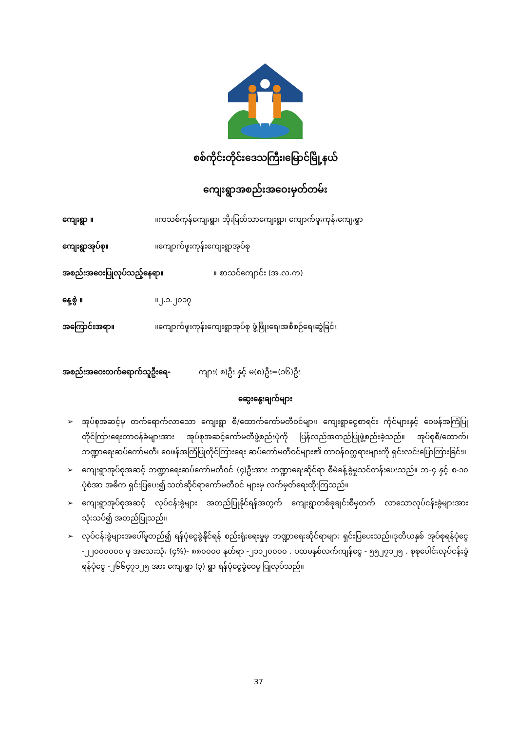စစ်ကိုင်းတိုင်းဒေသကြီး၊မြောင်မြို့နယ်
ကျေးရွာအစည်းအဝေးမှတ်တမ်း
ကျေးရွာ ။ ။ကသစ်ကုန်ကျေးရွာ၊ ဘိုးမြတ်သာကျေးရွာ၊ ကျောက်ဖူးကုန်းကျေးရွာ
ကျေးရွာအုပ်စု။ ။ကျောက်ဖူးကုန်းကျေးရွာအုပ်စု
အစည်းအဝေးပြုလုပ်သည့်နေရာ။ ။ စာသင်ကျောင်း (အ.လ.က)
နေ့စွဲ ။ ။၂.၁.၂၀၁၇
အကြောင်းအရာ။ ။ကျောက်ဖူးကုန်းကျေးရွာအုပ်စု ဖွံ့ဖြိုးရေးအစီစဉ်ရေးဆွဲခြင်း
အစည်းအဝေးတက်ရောက်သူဦးရေ- ကျား( ၈)ဦး နှင့် မ(၈)ဦး=(၁၆)ဦး
ဆွေးနွေးချက်များ
➢ အုပ်စုအဆင့်မှ တက်ရောက်လာသော ကျေးရွာ စီ/ထောက်ကော်မတီဝင်များ၊ ကျေးရွာငွေစာရင်း ကိုင်များနှင့် ဝေဖန်အကြံပြုတိုင်ကြားရေးတာဝန်ခံများအား အုပ်စုအဆင့်ကော်မတီဖွဲ့စည်းပုံကို ပြန်လည်အတည်ပြုဖွဲ့စည်းခဲ့သည်။ အုပ်စုစီ/ထောက်၊ ဘဏ္ဍာရေးဆပ်ကော်မတီ၊ ဝေဖန်အကြံပြုတိုင်ကြားရေး ဆပ်ကော်မတီဝင်များ၏ တာဝန်ဝတ္တရားများကို ရှင်းလင်းပြောကြားခြင်း။
➢ ကျေးရွာအုပ်စုအဆင့် ဘဏ္ဍာရေးဆပ်ကော်မတီဝင် (၄)ဦးအား ဘဏ္ဍာရေးဆိုင်ရာ စီမံခန့်ခွဲမှုသင်တန်းပေးသည်။ ဘ-၄ နှင့် စ-၁၀ ပုံစံအာ အဓိက ရှင်းပြပေး၍ သတ်ဆိုင်ရာကော်မတီဝင် များမှ လက်မှတ်ရေးထိုးကြသည်။
➢ ကျေးရွာအုပ်စုအဆင့် လုပ်ငန်းခွဲများ အတည်ပြုနိုင်ရန်အတွက် ကျေးရွာတစ်ခုချင်းစီမှတက် လာသောလုပ်ငန်းခွဲများအား သုံးသပ်၍ အတည်ပြုသည်။
➢ လုပ်ငန်းခွဲများအပေါ်မူတည်၍ ရန်ပုံငွေခွဲနိုင်ရန် စည်းရုံးရေးမှုမှ ဘဏ္ဍာရေးဆိုင်ရာများ ရှင်းပြပေးသည်။ဒုတိယနှစ် အုပ်စုရန်ပုံငွေ -၂၂၀၀၀၀၀၀ မှ အသေးသုံး (၄%)- ၈၈၀၀၀၀ နုတ်ရာ -၂၁၁၂၀၀၀၀ . ပထမနှစ်လက်ကျန်ငွေ - ၅၅၂၇၁၂၅ . စုစုပေါင်းလုပ်ငန်းခွဲ ရန်ပုံငွေ -၂၆၆၄၇၁၂၅ အား ကျေးရွာ (၃) ရွာ ရန်ပုံငွေခွဲဝေမှု ပြုလုပ်သည်။
37